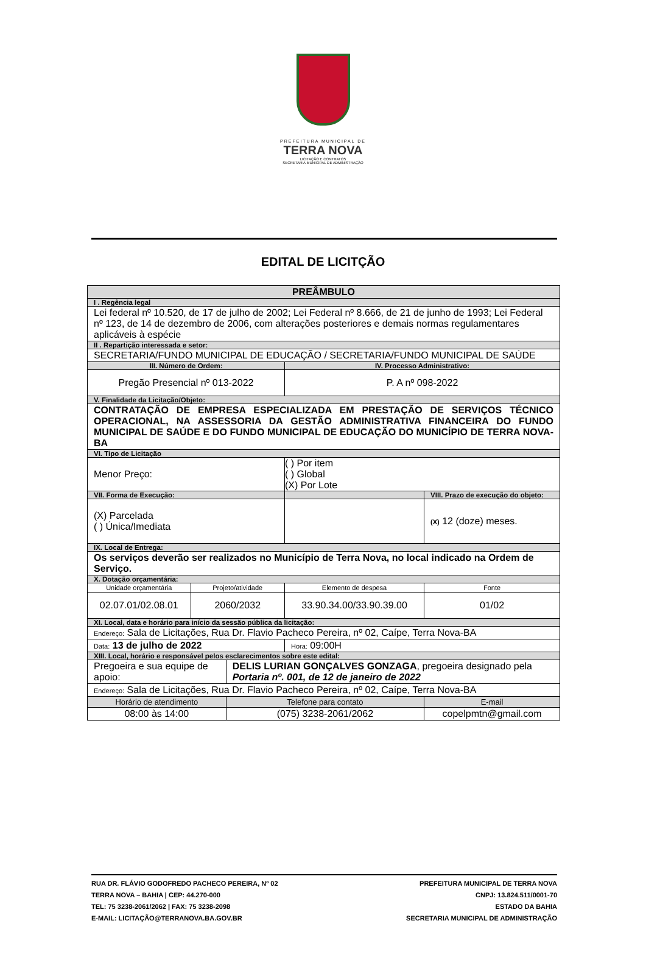PREFEITURA MUNICIPAL DE
TERRA NOVA
LICITAÇÃO E CONTRATOS
SECRETARIA MUNICIPAL DE ADMINISTRAÇÃO
EDITAL DE LICITÇÃO
| PREÂMBULO | | | | | | |
| --- | --- | --- | --- | --- | --- | --- |
| I . Regência legal | | | | | | |
| Lei federal nº 10.520, de 17 de julho de 2002; Lei Federal nº 8.666, de 21 de junho de 1993; Lei Federal nº 123, de 14 de dezembro de 2006, com alterações posteriores e demais normas regulamentares aplicáveis à espécie | | | | | | |
| II . Repartição interessada e setor: | | | | | | |
| SECRETARIA/FUNDO MUNICIPAL DE EDUCAÇÃO / SECRETARIA/FUNDO MUNICIPAL DE SAÚDE | | | | | | |
| III. Número de Ordem: | | | IV. Processo Administrativo: | | | |
| Pregão Presencial nº 013-2022 | | | P. A nº 098-2022 | | | |
| V. Finalidade da Licitação/Objeto: | | | | | | |
| CONTRATAÇÃO DE EMPRESA ESPECIALIZADA EM PRESTAÇÃO DE SERVIÇOS TÉCNICO OPERACIONAL, NA ASSESSORIA DA GESTÃO ADMINISTRATIVA FINANCEIRA DO FUNDO MUNICIPAL DE SAÚDE E DO FUNDO MUNICIPAL DE EDUCAÇÃO DO MUNICÍPIO DE TERRA NOVA-BA | | | | | | |
| VI. Tipo de Licitação | | | | | | |
| Menor Preço: | | | ( ) Por item ( ) Global (X) Por Lote | | | |
| VII. Forma de Execução: | | | | VIII. Prazo de execução do objeto: | | |
| (X) Parcelada ( ) Única/Imediata | | | | (X) 12 (doze) meses. | | |
| IX. Local de Entrega: | | | | | | |
| Os serviços deverão ser realizados no Município de Terra Nova, no local indicado na Ordem de Serviço. | | | | | | |
| X. Dotação orçamentária: | | | | | | |
| Unidade orçamentária | Projeto/atividade | | Elemento de despesa | | | Fonte |
| 02.07.01/02.08.01 | 2060/2032 | | 33.90.34.00/33.90.39.00 | | | 01/02 |
| XI. Local, data e horário para início da sessão pública da licitação: | | | | | | |
| Endereço: Sala de Licitações, Rua Dr. Flavio Pacheco Pereira, nº 02, Caípe, Terra Nova-BA | | | | | | |
| Data: 13 de julho de 2022 | | | Hora: 09:00H | | | |
| XIII. Local, horário e responsável pelos esclarecimentos sobre este edital: | | | | | | |
| Pregoeira e sua equipe de apoio: | | DELIS LURIAN GONÇALVES GONZAGA , pregoeira designado pela Portaria nº. 001, de 12 de janeiro de 2022 | | | | |
| Endereço: Sala de Licitações, Rua Dr. Flavio Pacheco Pereira, nº 02, Caípe, Terra Nova-BA | | | | | | |
| Horário de atendimento | | Telefone para contato | | | E-mail | |
| 08:00 às 14:00 | | (075) 3238-2061/2062 | | | copelpmtn@gmail.com | |
RUA DR. FLÁVIO GODOFREDO PACHECO PEREIRA, Nº 02
TERRA NOVA – BAHIA | CEP: 44.270-000
TEL: 75 3238-2061/2062 | FAX: 75 3238-2098
E-MAIL: LICITAÇÃO@TERRANOVA.BA.GOV.BR
PREFEITURA MUNICIPAL DE TERRA NOVA
CNPJ: 13.824.511/0001-70
ESTADO DA BAHIA
SECRETARIA MUNICIPAL DE ADMINISTRAÇÃO